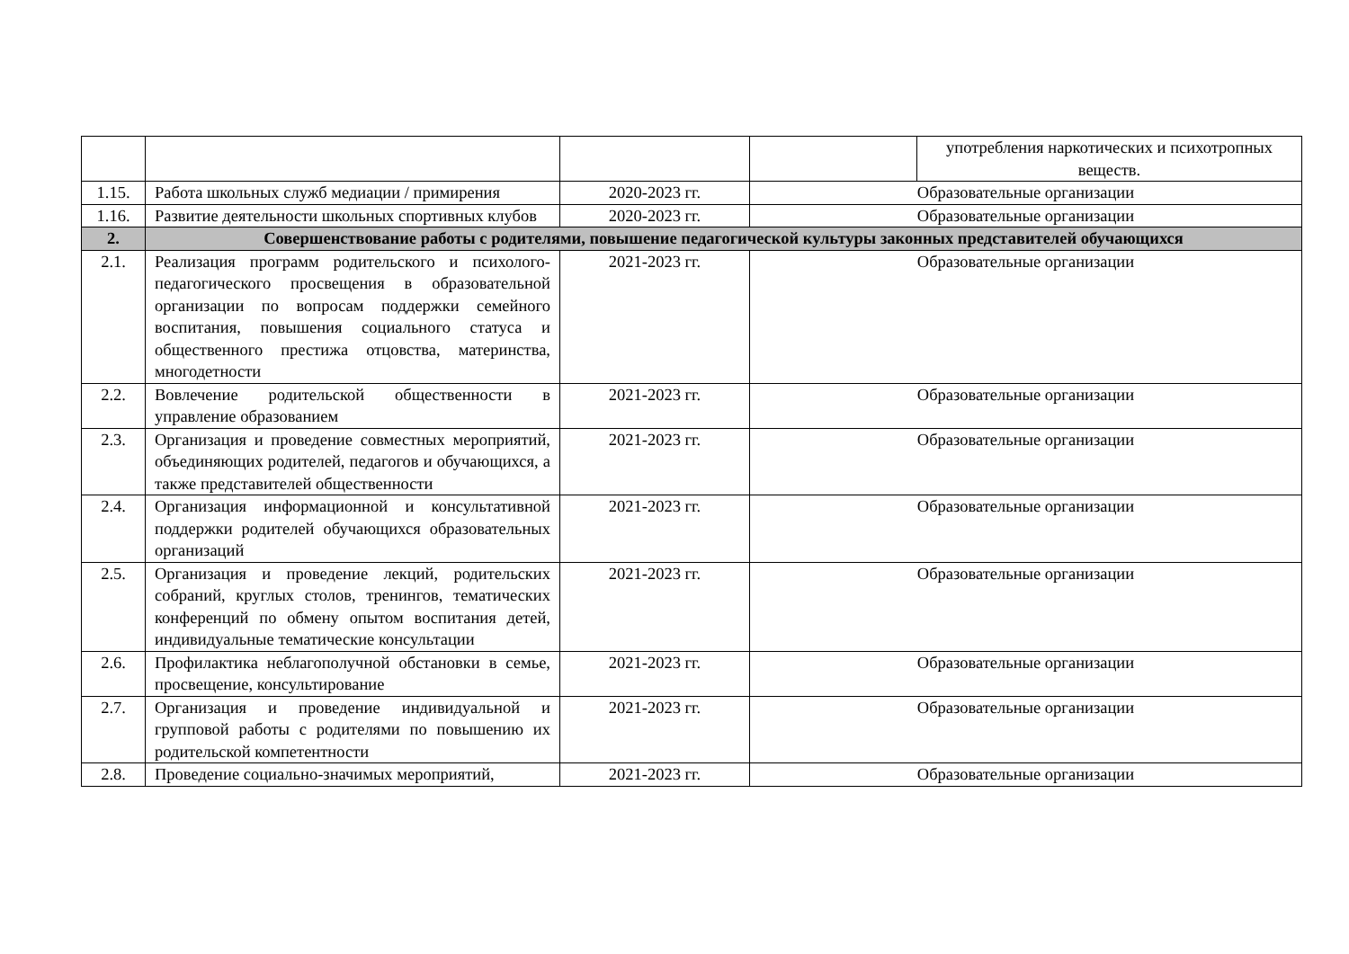| | | | | употребления наркотических и психотропных веществ. |
| 1.15. | Работа школьных служб медиации / примирения | 2020-2023 гг. | Образовательные организации | |
| 1.16. | Развитие деятельности школьных спортивных клубов | 2020-2023 гг. | Образовательные организации | |
| 2. | Совершенствование работы с родителями, повышение педагогической культуры законных представителей обучающихся | | | |
| 2.1. | Реализация программ родительского и психолого-педагогического просвещения в образовательной организации по вопросам поддержки семейного воспитания, повышения социального статуса и общественного престижа отцовства, материнства, многодетности | 2021-2023 гг. | Образовательные организации | |
| 2.2. | Вовлечение родительской общественности в управление образованием | 2021-2023 гг. | Образовательные организации | |
| 2.3. | Организация и проведение совместных мероприятий, объединяющих родителей, педагогов и обучающихся, а также представителей общественности | 2021-2023 гг. | Образовательные организации | |
| 2.4. | Организация информационной и консультативной поддержки родителей обучающихся образовательных организаций | 2021-2023 гг. | Образовательные организации | |
| 2.5. | Организация и проведение лекций, родительских собраний, круглых столов, тренингов, тематических конференций по обмену опытом воспитания детей, индивидуальные тематические консультации | 2021-2023 гг. | Образовательные организации | |
| 2.6. | Профилактика неблагополучной обстановки в семье, просвещение, консультирование | 2021-2023 гг. | Образовательные организации | |
| 2.7. | Организация и проведение индивидуальной и групповой работы с родителями по повышению их родительской компетентности | 2021-2023 гг. | Образовательные организации | |
| 2.8. | Проведение социально-значимых мероприятий, | 2021-2023 гг. | Образовательные организации | |